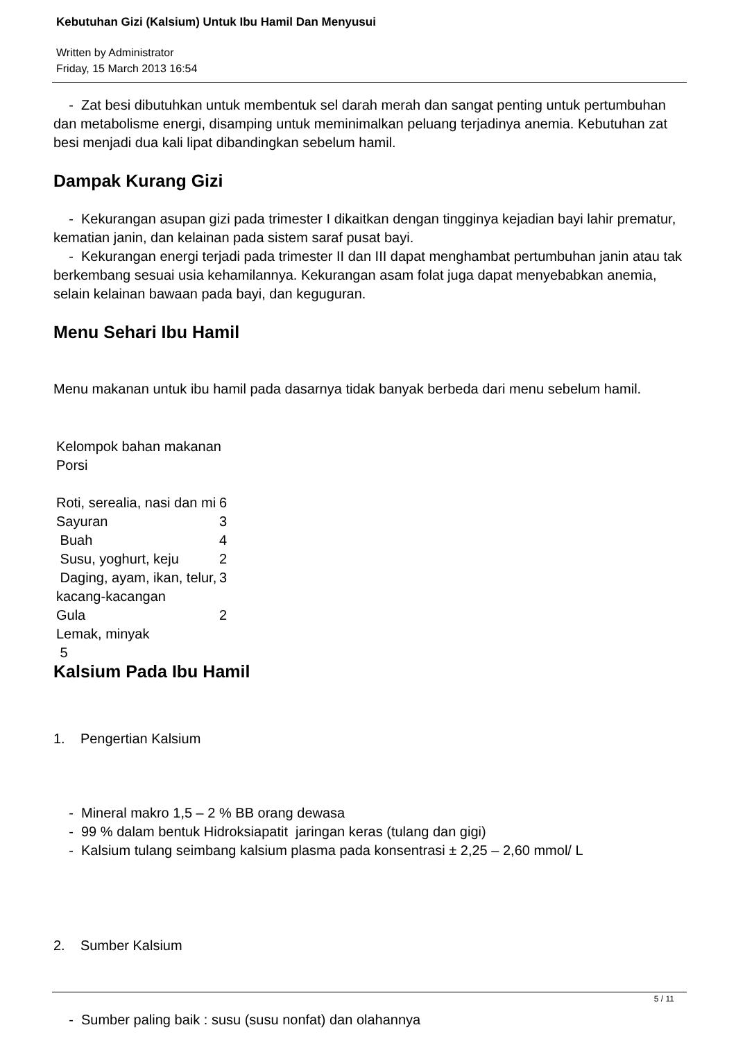Kebutuhan Gizi (Kalsium) Untuk Ibu Hamil Dan Menyusui
Written by Administrator
Friday, 15 March 2013 16:54
- Zat besi dibutuhkan untuk membentuk sel darah merah dan sangat penting untuk pertumbuhan dan metabolisme energi, disamping untuk meminimalkan peluang terjadinya anemia. Kebutuhan zat besi menjadi dua kali lipat dibandingkan sebelum hamil.
Dampak Kurang Gizi
- Kekurangan asupan gizi pada trimester I dikaitkan dengan tingginya kejadian bayi lahir prematur, kematian janin, dan kelainan pada sistem saraf pusat bayi.
- Kekurangan energi terjadi pada trimester II dan III dapat menghambat pertumbuhan janin atau tak berkembang sesuai usia kehamilannya. Kekurangan asam folat juga dapat menyebabkan anemia, selain kelainan bawaan pada bayi, dan keguguran.
Menu Sehari Ibu Hamil
Menu makanan untuk ibu hamil pada dasarnya tidak banyak berbeda dari menu sebelum hamil.
| Kelompok bahan makanan | |
| Porsi | |
| Roti, serealia, nasi dan mi | 6 |
| Sayuran | 3 |
| Buah | 4 |
| Susu, yoghurt, keju | 2 |
| Daging, ayam, ikan, telur, kacang-kacangan | 3 |
| Gula | 2 |
| Lemak, minyak | |
| 5 | |
Kalsium Pada Ibu Hamil
1. Pengertian Kalsium
- Mineral makro 1,5 – 2 % BB orang dewasa
- 99 % dalam bentuk Hidroksiapatit jaringan keras (tulang dan gigi)
- Kalsium tulang seimbang kalsium plasma pada konsentrasi ± 2,25 – 2,60 mmol/ L
2. Sumber Kalsium
- Sumber paling baik : susu (susu nonfat) dan olahannya
5 / 11